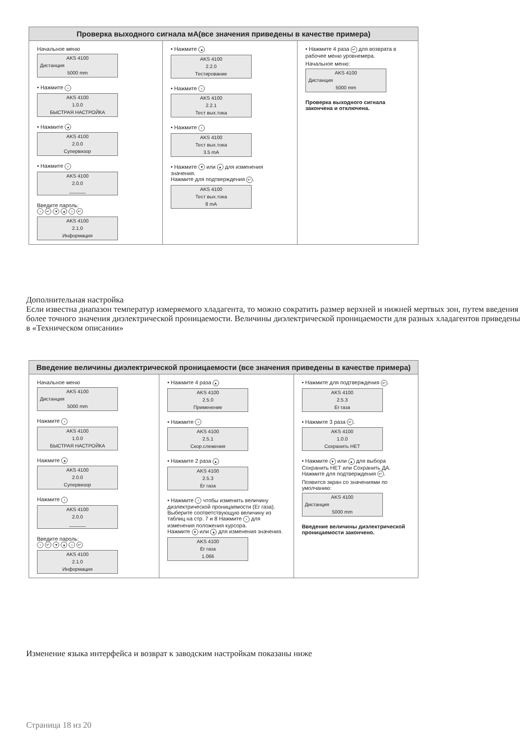Проверка выходного сигнала мА(все значения приведены в качестве примера)
Начальное меню
AKS 4100
Дистанция
5000 mm
• Нажмите ›
AKS 4100
1.0.0
БЫСТРАЯ НАСТРОЙКА
• Нажмите ▴
AKS 4100
2.0.0
Супервизор
• Нажмите ›
AKS 4100
2.0.0
______
Введите пароль:
› ↵ ▾ ▴ › ↵
AKS 4100
2.1.0
Информация
• Нажмите ▴
AKS 4100
2.2.0
Тестирование
• Нажмите ›
AKS 4100
2.2.1
Тест вых.тока
• Нажмите ›
AKS 4100
Тест вых.тока
3.5 mA
• Нажмите ▾ или ▴ для изменения значения.
Нажмите для подтверждения ↵.
AKS 4100
Тест вых.тока
8 mA
• Нажмите 4 раза ↵ для возврата в рабочее меню уровнемера.
Начальное меню:
AKS 4100
Дистанция
5000 mm
Проверка выходного сигнала закончена и отключена.
Дополнительная настройка
Если известна диапазон температур измеряемого хладагента, то можно сократить размер верхней и нижней мертвых зон, путем введения более точного значения диэлектрической проницаемости. Величины диэлектрической проницаемости для разных хладагентов приведены в «Техническом описании»
Введение величины диэлектрической проницаемости (все значения приведены в качестве примера)
Начальное меню
AKS 4100
Дистанция
5000 mm
Нажмите ›
AKS 4100
1.0.0
БЫСТРАЯ НАСТРОЙКА
Нажмите ▴
AKS 4100
2.0.0
Супервизор
Нажмите ›
AKS 4100
2.0.0
______
Введите пароль:
› ↵ ▾ ▴ › ↵
AKS 4100
2.1.0
Информация
• Нажмите 4 раза ▴
AKS 4100
2.5.0
Применение
• Нажмите ›
AKS 4100
2.5.1
Скор.слежения
• Нажмите 2 раза ▴
AKS 4100
2.5.3
Er газа
• Нажмите › чтобы изменить величину диэлектрической проницаемости (Er газа). Выберите соответствующую величину из таблиц на стр. 7 и 8 Нажмите › для изменения положения курсора.
Нажмите ▾ или ▴ для изменения значения.
AKS 4100
Er газа
1.066
• Нажмите для подтверждения ↵.
AKS 4100
2.5.3
Er газа
• Нажмите 3 раза ↵.
AKS 4100
1.0.0
Сохранить НЕТ
• Нажмите ▾ или ▴ для выбора Сохранить НЕТ или Сохранить ДА. Нажмите для подтверждения ↵.
Появится экран со значениями по умолчанию:
AKS 4100
Дистанция
5000 mm
Введение величины диэлектрической проницаемости закончено.
Изменение языка интерфейса и возврат к заводским настройкам показаны ниже
Страница 18 из 20